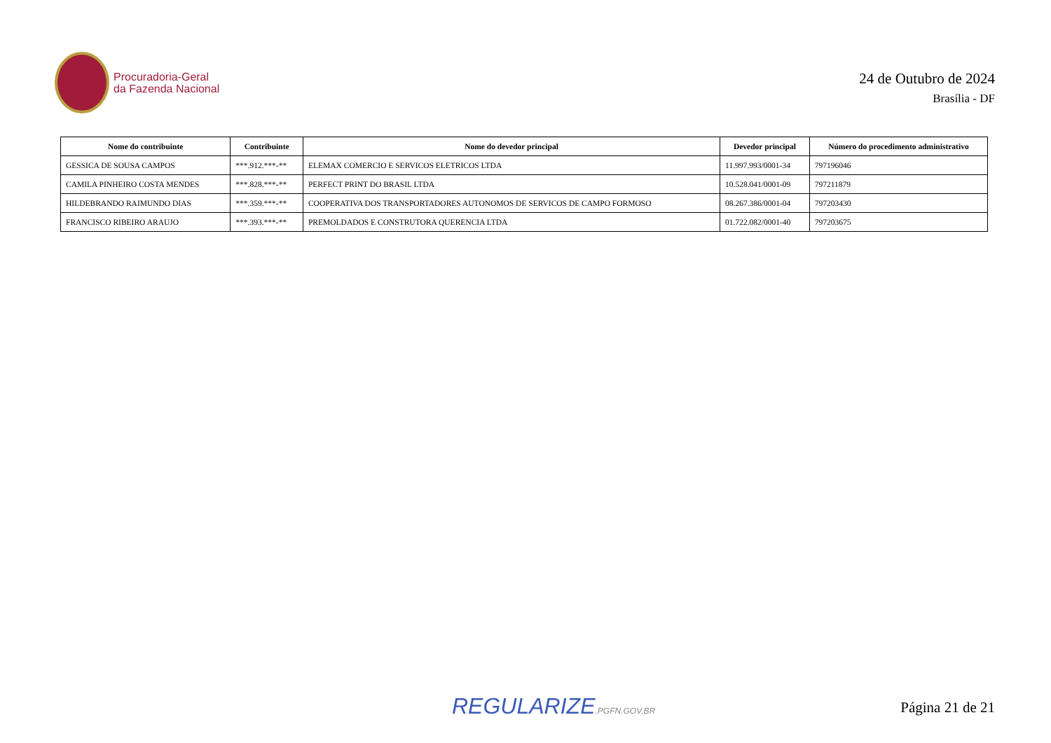Procuradoria-Geral
da Fazenda Nacional
24 de Outubro de 2024
Brasília - DF
| Nome do contribuinte | Contribuinte | Nome do devedor principal | Devedor principal | Número do procedimento administrativo |
| --- | --- | --- | --- | --- |
| GESSICA DE SOUSA CAMPOS | ***.912.***-** | ELEMAX COMERCIO E SERVICOS ELETRICOS LTDA | 11.997.993/0001-34 | 797196046 |
| CAMILA PINHEIRO COSTA MENDES | ***.828.***-** | PERFECT PRINT DO BRASIL LTDA | 10.528.041/0001-09 | 797211879 |
| HILDEBRANDO RAIMUNDO DIAS | ***.359.***-** | COOPERATIVA DOS TRANSPORTADORES AUTONOMOS DE SERVICOS DE CAMPO FORMOSO | 08.267.386/0001-04 | 797203430 |
| FRANCISCO RIBEIRO ARAUJO | ***.393.***-** | PREMOLDADOS E CONSTRUTORA QUERENCIA LTDA | 01.722.082/0001-40 | 797203675 |
REGULARIZE.PGFN.GOV.BR
Página 21 de 21